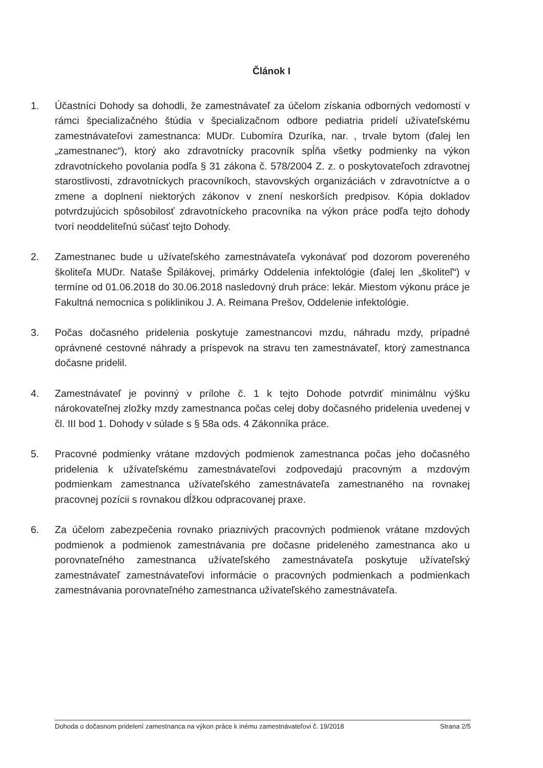Článok I
1. Účastníci Dohody sa dohodli, že zamestnávateľ za účelom získania odborných vedomostí v rámci špecializačného štúdia v špecializačnom odbore pediatria pridelí užívateľskému zamestnávateľovi zamestnanca: MUDr. Ľubomíra Dzuríka, nar. , trvale bytom (ďalej len „zamestnanec“), ktorý ako zdravotnícky pracovník spĺňa všetky podmienky na výkon zdravotníckeho povolania podľa § 31 zákona č. 578/2004 Z. z. o poskytovateľoch zdravotnej starostlivosti, zdravotníckych pracovníkoch, stavovských organizáciách v zdravotníctve a o zmene a doplnení niektorých zákonov v znení neskorších predpisov. Kópia dokladov potvrdzujúcich spôsobilosť zdravotníckeho pracovníka na výkon práce podľa tejto dohody tvorí neoddeliteľnú súčasť tejto Dohody.
2. Zamestnanec bude u užívateľského zamestnávateľa vykonávať pod dozorom povereného školiteľa MUDr. Nataše Špilákovej, primárky Oddelenia infektológie (ďalej len „školiteľ“) v termíne od 01.06.2018 do 30.06.2018 nasledovný druh práce: lekár. Miestom výkonu práce je Fakultná nemocnica s poliklinikou J. A. Reimana Prešov, Oddelenie infektológie.
3. Počas dočasného pridelenia poskytuje zamestnancovi mzdu, náhradu mzdy, prípadné oprávnené cestovné náhrady a príspevok na stravu ten zamestnávateľ, ktorý zamestnanca dočasne pridelil.
4. Zamestnávateľ je povinný v prílohe č. 1 k tejto Dohode potvrdiť minimálnu výšku nárokovateľnej zložky mzdy zamestnanca počas celej doby dočasného pridelenia uvedenej v čl. III bod 1. Dohody v súlade s § 58a ods. 4 Zákonníka práce.
5. Pracovné podmienky vrátane mzdových podmienok zamestnanca počas jeho dočasného pridelenia k užívateľskému zamestnávateľovi zodpovedajú pracovným a mzdovým podmienkam zamestnanca užívateľského zamestnávateľa zamestnaného na rovnakej pracovnej pozícii s rovnakou dĺžkou odpracovanej praxe.
6. Za účelom zabezpečenia rovnako priaznivých pracovných podmienok vrátane mzdových podmienok a podmienok zamestnávania pre dočasne prideleného zamestnanca ako u porovnateľného zamestnanca užívateľského zamestnávateľa poskytuje užívateľský zamestnávateľ zamestnávateľovi informácie o pracovných podmienkach a podmienkach zamestnávania porovnateľného zamestnanca užívateľského zamestnávateľa.
Dohoda o dočasnom pridelení zamestnanca na výkon práce k inému zamestnávateľovi č. 19/2018 Strana 2/5